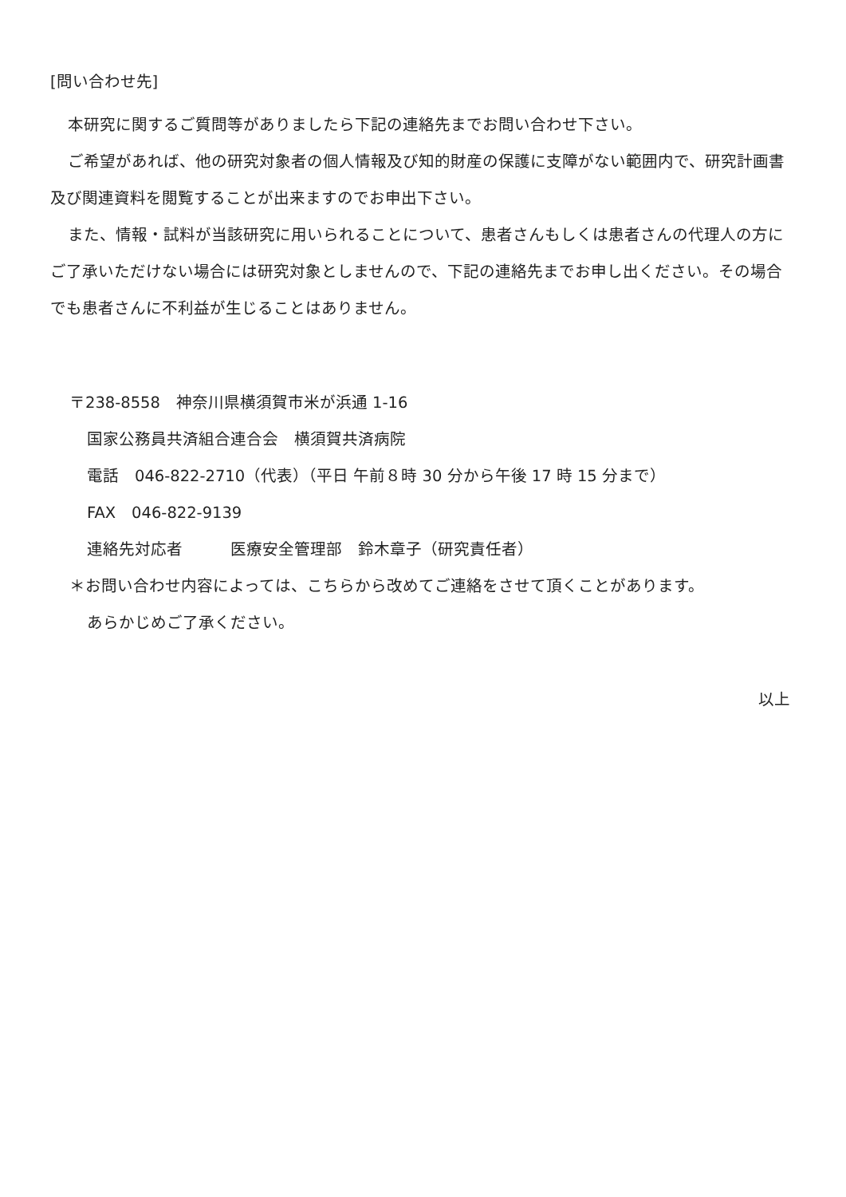[問い合わせ先]
本研究に関するご質問等がありましたら下記の連絡先までお問い合わせ下さい。
ご希望があれば、他の研究対象者の個人情報及び知的財産の保護に支障がない範囲内で、研究計画書及び関連資料を閲覧することが出来ますのでお申出下さい。
また、情報・試料が当該研究に用いられることについて、患者さんもしくは患者さんの代理人の方にご了承いただけない場合には研究対象としませんので、下記の連絡先までお申し出ください。その場合でも患者さんに不利益が生じることはありません。
〒238-8558　神奈川県横須賀市米が浜通 1-16
国家公務員共済組合連合会　横須賀共済病院
電話　046-822-2710（代表）（平日 午前８時 30 分から午後 17 時 15 分まで）
FAX　046-822-9139
連絡先対応者　　　医療安全管理部　鈴木章子（研究責任者）
＊お問い合わせ内容によっては、こちらから改めてご連絡をさせて頂くことがあります。
あらかじめご了承ください。
以上